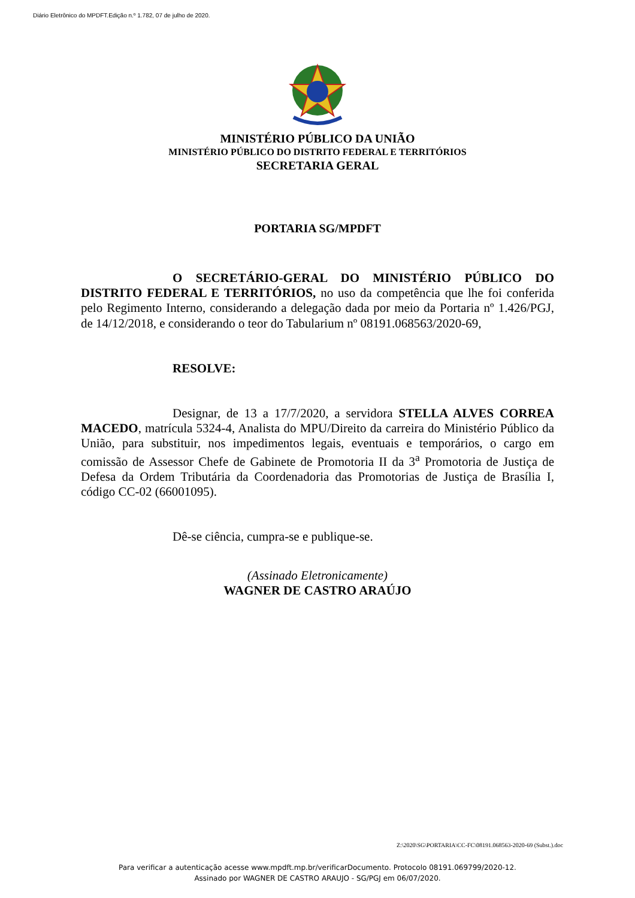Diário Eletrônico do MPDFT.Edição n.º 1.782, 07 de julho de 2020.
MINISTÉRIO PÚBLICO DA UNIÃO
MINISTÉRIO PÚBLICO DO DISTRITO FEDERAL E TERRITÓRIOS
SECRETARIA GERAL
PORTARIA SG/MPDFT
O SECRETÁRIO-GERAL DO MINISTÉRIO PÚBLICO DO DISTRITO FEDERAL E TERRITÓRIOS, no uso da competência que lhe foi conferida pelo Regimento Interno, considerando a delegação dada por meio da Portaria nº 1.426/PGJ, de 14/12/2018, e considerando o teor do Tabularium nº 08191.068563/2020-69,
RESOLVE:
Designar, de 13 a 17/7/2020, a servidora STELLA ALVES CORREA MACEDO, matrícula 5324-4, Analista do MPU/Direito da carreira do Ministério Público da União, para substituir, nos impedimentos legais, eventuais e temporários, o cargo em comissão de Assessor Chefe de Gabinete de Promotoria II da 3<sup>a</sup> Promotoria de Justiça de Defesa da Ordem Tributária da Coordenadoria das Promotorias de Justiça de Brasília I, código CC-02 (66001095).
Dê-se ciência, cumpra-se e publique-se.
(Assinado Eletronicamente)
WAGNER DE CASTRO ARAÚJO
Z:\2020\SG\PORTARIA\CC-FC\08191.068563-2020-69 (Subst.).doc
Para verificar a autenticação acesse www.mpdft.mp.br/verificarDocumento. Protocolo 08191.069799/2020-12.
Assinado por WAGNER DE CASTRO ARAUJO - SG/PGJ em 06/07/2020.